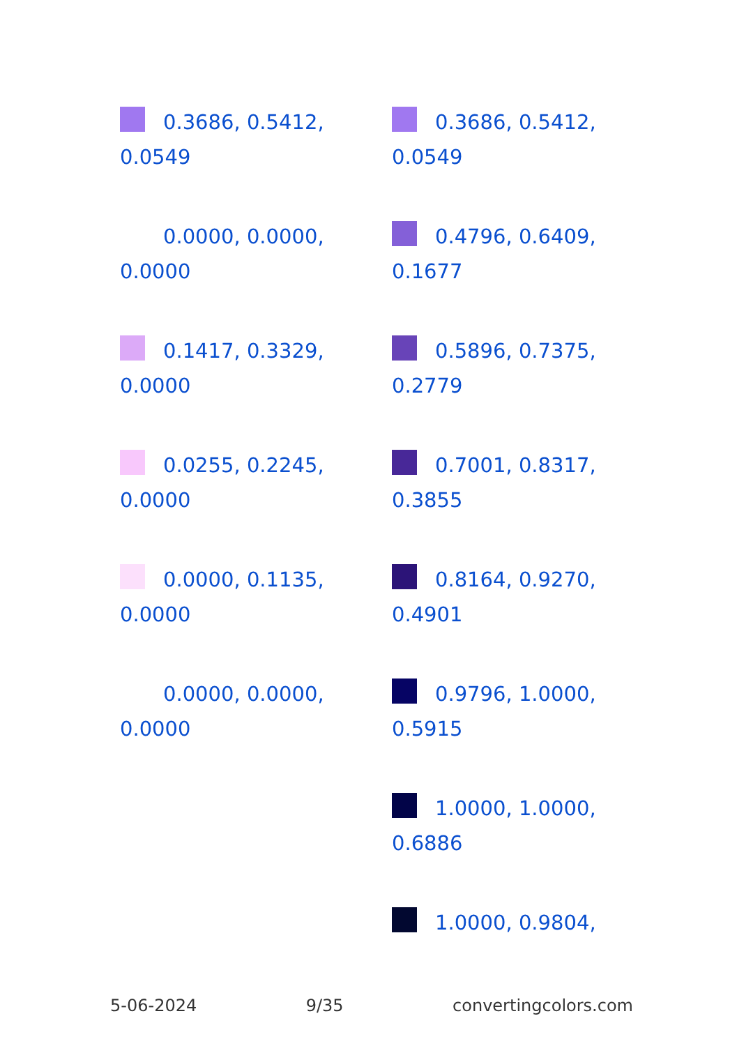0.3686, 0.5412, 0.0549
0.0000, 0.0000, 0.0000
0.1417, 0.3329, 0.0000
0.0255, 0.2245, 0.0000
0.0000, 0.1135, 0.0000
0.0000, 0.0000, 0.0000
0.3686, 0.5412, 0.0549
0.4796, 0.6409, 0.1677
0.5896, 0.7375, 0.2779
0.7001, 0.8317, 0.3855
0.8164, 0.9270, 0.4901
0.9796, 1.0000, 0.5915
1.0000, 1.0000, 0.6886
1.0000, 0.9804,
5-06-2024 9/35 convertingcolors.com